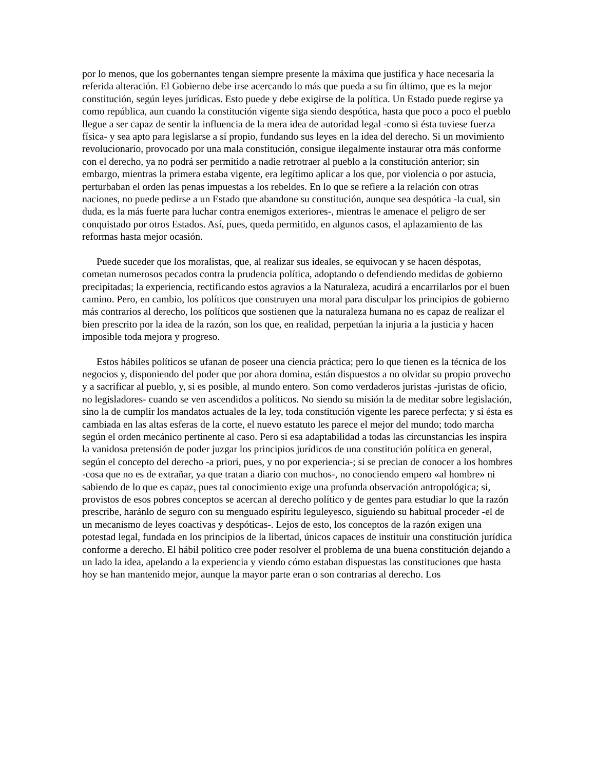por lo menos, que los gobernantes tengan siempre presente la máxima que justifica y hace necesaria la referida alteración. El Gobierno debe irse acercando lo más que pueda a su fin último, que es la mejor constitución, según leyes jurídicas. Esto puede y debe exigirse de la política. Un Estado puede regirse ya como república, aun cuando la constitución vigente siga siendo despótica, hasta que poco a poco el pueblo llegue a ser capaz de sentir la influencia de la mera idea de autoridad legal -como si ésta tuviese fuerza física- y sea apto para legislarse a sí propio, fundando sus leyes en la idea del derecho. Si un movimiento revolucionario, provocado por una mala constitución, consigue ilegalmente instaurar otra más conforme con el derecho, ya no podrá ser permitido a nadie retrotraer al pueblo a la constitución anterior; sin embargo, mientras la primera estaba vigente, era legítimo aplicar a los que, por violencia o por astucia, perturbaban el orden las penas impuestas a los rebeldes. En lo que se refiere a la relación con otras naciones, no puede pedirse a un Estado que abandone su constitución, aunque sea despótica -la cual, sin duda, es la más fuerte para luchar contra enemigos exteriores-, mientras le amenace el peligro de ser conquistado por otros Estados. Así, pues, queda permitido, en algunos casos, el aplazamiento de las reformas hasta mejor ocasión.
Puede suceder que los moralistas, que, al realizar sus ideales, se equivocan y se hacen déspotas, cometan numerosos pecados contra la prudencia política, adoptando o defendiendo medidas de gobierno precipitadas; la experiencia, rectificando estos agravios a la Naturaleza, acudirá a encarrilarlos por el buen camino. Pero, en cambio, los políticos que construyen una moral para disculpar los principios de gobierno más contrarios al derecho, los políticos que sostienen que la naturaleza humana no es capaz de realizar el bien prescrito por la idea de la razón, son los que, en realidad, perpetúan la injuria a la justicia y hacen imposible toda mejora y progreso.
Estos hábiles políticos se ufanan de poseer una ciencia práctica; pero lo que tienen es la técnica de los negocios y, disponiendo del poder que por ahora domina, están dispuestos a no olvidar su propio provecho y a sacrificar al pueblo, y, si es posible, al mundo entero. Son como verdaderos juristas -juristas de oficio, no legisladores- cuando se ven ascendidos a políticos. No siendo su misión la de meditar sobre legislación, sino la de cumplir los mandatos actuales de la ley, toda constitución vigente les parece perfecta; y si ésta es cambiada en las altas esferas de la corte, el nuevo estatuto les parece el mejor del mundo; todo marcha según el orden mecánico pertinente al caso. Pero si esa adaptabilidad a todas las circunstancias les inspira la vanidosa pretensión de poder juzgar los principios jurídicos de una constitución política en general, según el concepto del derecho -a priori, pues, y no por experiencia-; si se precian de conocer a los hombres -cosa que no es de extrañar, ya que tratan a diario con muchos-, no conociendo empero «al hombre» ni sabiendo de lo que es capaz, pues tal conocimiento exige una profunda observación antropológica; si, provistos de esos pobres conceptos se acercan al derecho político y de gentes para estudiar lo que la razón prescribe, haránlo de seguro con su menguado espíritu leguleyesco, siguiendo su habitual proceder -el de un mecanismo de leyes coactivas y despóticas-. Lejos de esto, los conceptos de la razón exigen una potestad legal, fundada en los principios de la libertad, únicos capaces de instituir una constitución jurídica conforme a derecho. El hábil político cree poder resolver el problema de una buena constitución dejando a un lado la idea, apelando a la experiencia y viendo cómo estaban dispuestas las constituciones que hasta hoy se han mantenido mejor, aunque la mayor parte eran o son contrarias al derecho. Los